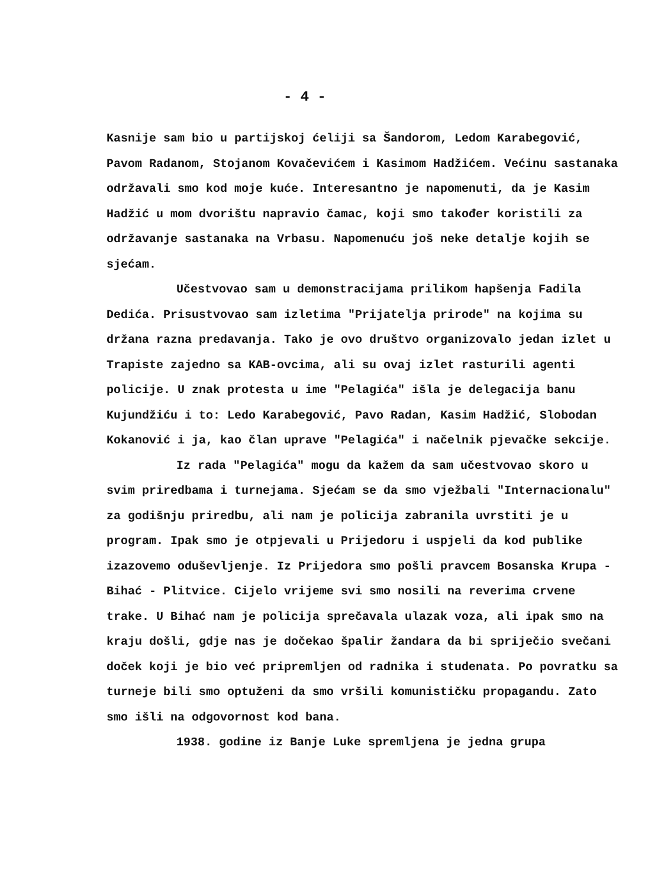- 4 -
Kasnije sam bio u partijskoj ćeliji sa Šandorom, Ledom Karabegović, Pavom Radanom, Stojanom Kovačevićem i Kasimom Hadžićem. Većinu sastanaka održavali smo kod moje kuće. Interesantno je napomenuti, da je Kasim Hadžić u mom dvorištu napravio čamac, koji smo također koristili za održavanje sastanaka na Vrbasu. Napomenuću još neke detalje kojih se sjećam.
Učestvovao sam u demonstracijama prilikom hapšenja Fadila Dedića. Prisustvovao sam izletima "Prijatelja prirode" na kojima su držana razna predavanja. Tako je ovo društvo organizovalo jedan izlet u Trapiste zajedno sa KAB-ovcima, ali su ovaj izlet rasturili agenti policije. U znak protesta u ime "Pelagića" išla je delegacija banu Kujundžiću i to: Ledo Karabegović, Pavo Radan, Kasim Hadžić, Slobodan Kokanović i ja, kao član uprave "Pelagića" i načelnik pjevačke sekcije.
Iz rada "Pelagića" mogu da kažem da sam učestvovao skoro u svim priredbama i turnejama. Sjećam se da smo vježbali "Internacionalu" za godišnju priredbu, ali nam je policija zabranila uvrstiti je u program. Ipak smo je otpjevali u Prijedoru i uspjeli da kod publike izazovemo oduševljenje. Iz Prijedora smo pošli pravcem Bosanska Krupa - Bihać - Plitvice. Cijelo vrijeme svi smo nosili na reverima crvene trake. U Bihać nam je policija sprečavala ulazak voza, ali ipak smo na kraju došli, gdje nas je dočekao špalir žandara da bi spriječio svečani doček koji je bio već pripremljen od radnika i studenata. Po povratku sa turneje bili smo optuženi da smo vršili komunističku propagandu. Zato smo išli na odgovornost kod bana.
1938. godine iz Banje Luke spremljena je jedna grupa